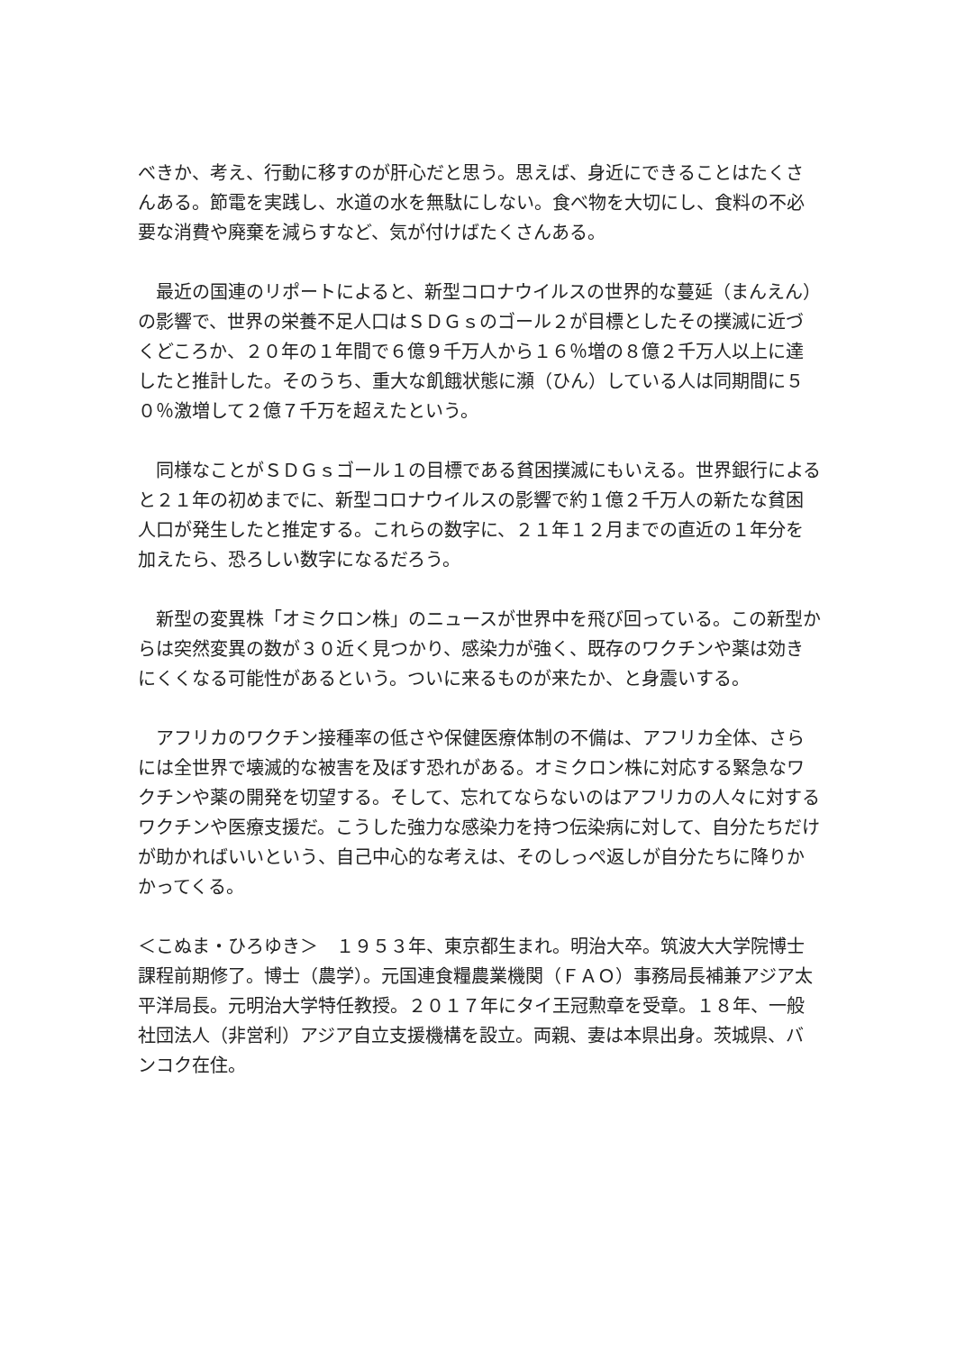べきか、考え、行動に移すのが肝心だと思う。思えば、身近にできることはたくさんある。節電を実践し、水道の水を無駄にしない。食べ物を大切にし、食料の不必要な消費や廃棄を減らすなど、気が付けばたくさんある。
　最近の国連のリポートによると、新型コロナウイルスの世界的な蔓延（まんえん）の影響で、世界の栄養不足人口はＳＤＧｓのゴール２が目標としたその撲滅に近づくどころか、２０年の１年間で６億９千万人から１６％増の８億２千万人以上に達したと推計した。そのうち、重大な飢餓状態に瀕（ひん）している人は同期間に５０％激増して２億７千万を超えたという。
　同様なことがＳＤＧｓゴール１の目標である貧困撲滅にもいえる。世界銀行によると２１年の初めまでに、新型コロナウイルスの影響で約１億２千万人の新たな貧困人口が発生したと推定する。これらの数字に、２１年１２月までの直近の１年分を加えたら、恐ろしい数字になるだろう。
　新型の変異株「オミクロン株」のニュースが世界中を飛び回っている。この新型からは突然変異の数が３０近く見つかり、感染力が強く、既存のワクチンや薬は効きにくくなる可能性があるという。ついに来るものが来たか、と身震いする。
　アフリカのワクチン接種率の低さや保健医療体制の不備は、アフリカ全体、さらには全世界で壊滅的な被害を及ぼす恐れがある。オミクロン株に対応する緊急なワクチンや薬の開発を切望する。そして、忘れてならないのはアフリカの人々に対するワクチンや医療支援だ。こうした強力な感染力を持つ伝染病に対して、自分たちだけが助かればいいという、自己中心的な考えは、そのしっぺ返しが自分たちに降りかかってくる。
＜こぬま・ひろゆき＞　１９５３年、東京都生まれ。明治大卒。筑波大大学院博士課程前期修了。博士（農学）。元国連食糧農業機関（ＦＡＯ）事務局長補兼アジア太平洋局長。元明治大学特任教授。２０１７年にタイ王冠勲章を受章。１８年、一般社団法人（非営利）アジア自立支援機構を設立。両親、妻は本県出身。茨城県、バンコク在住。